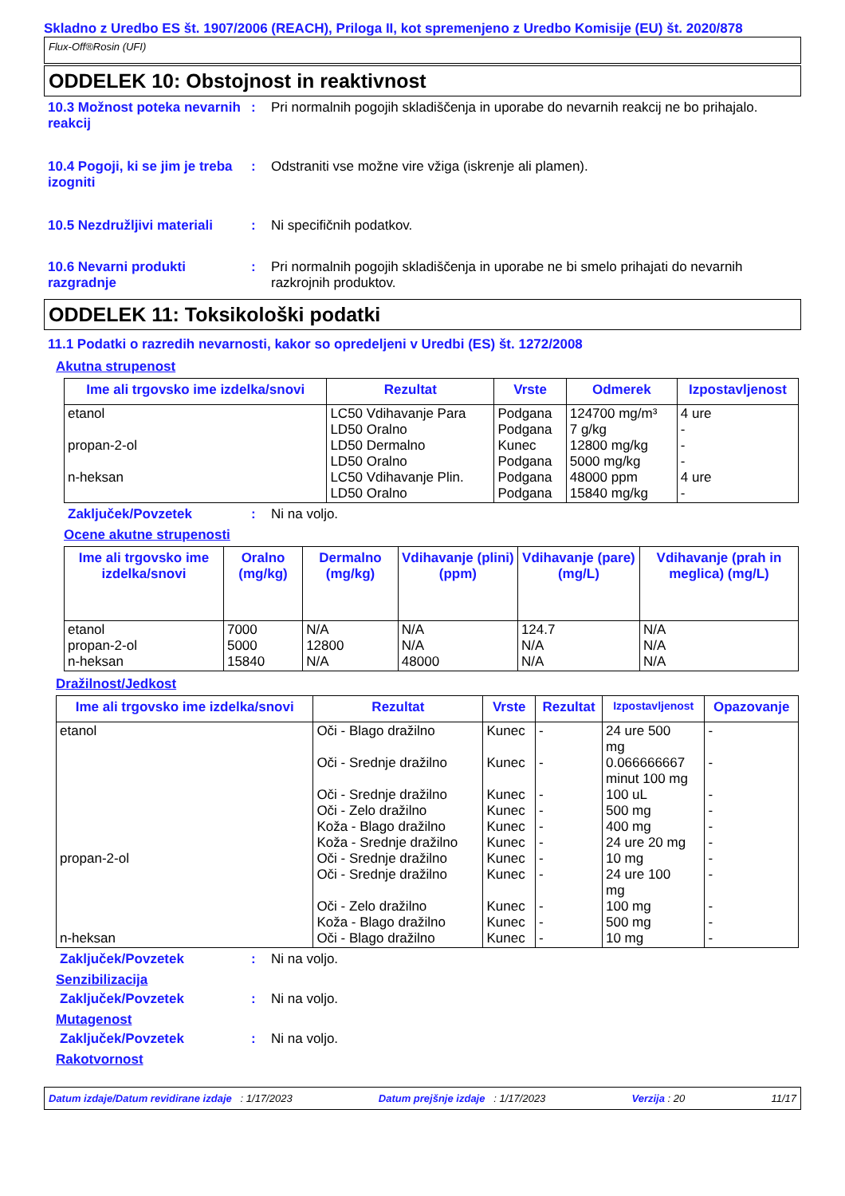Skladno z Uredbo ES št. 1907/2006 (REACH), Priloga II, kot spremenjeno z Uredbo Komisije (EU) št. 2020/878
Flux-Off®Rosin (UFI)
ODDELEK 10: Obstojnost in reaktivnost
10.3 Možnost poteka nevarnih reakcij
: Pri normalnih pogojih skladiščenja in uporabe do nevarnih reakcij ne bo prihajalo.
10.4 Pogoji, ki se jim je treba izogniti
: Odstraniti vse možne vire vžiga (iskrenje ali plamen).
10.5 Nezdružljivi materiali
: Ni specifičnih podatkov.
10.6 Nevarni produkti razgradnje
: Pri normalnih pogojih skladiščenja in uporabe ne bi smelo prihajati do nevarnih razkrojnih produktov.
ODDELEK 11: Toksikološki podatki
11.1 Podatki o razredih nevarnosti, kakor so opredeljeni v Uredbi (ES) št. 1272/2008
Akutna strupenost
| Ime ali trgovsko ime izdelka/snovi | Rezultat | Vrste | Odmerek | Izpostavljenost |
| --- | --- | --- | --- | --- |
| etanol propan-2-ol n-heksan | LC50 Vdihavanje Para LD50 Oralno LD50 Dermalno LD50 Oralno LC50 Vdihavanje Plin. LD50 Oralno | Podgana Podgana Kunec Podgana Podgana Podgana | 124700 mg/m³ 7 g/kg 12800 mg/kg 5000 mg/kg 48000 ppm 15840 mg/kg | 4 ure - - - 4 ure - |
Zaključek/Povzetek : Ni na voljo.
Ocene akutne strupenosti
| Ime ali trgovsko ime izdelka/snovi | Oralno (mg/kg) | Dermalno (mg/kg) | Vdihavanje (plini) (ppm) | Vdihavanje (pare) (mg/L) | Vdihavanje (prah in meglica) (mg/L) |
| --- | --- | --- | --- | --- | --- |
| etanol propan-2-ol n-heksan | 7000 5000 15840 | N/A 12800 N/A | N/A N/A 48000 | 124.7 N/A N/A | N/A N/A N/A |
Dražilnost/Jedkost
| Ime ali trgovsko ime izdelka/snovi | Rezultat | Vrste | Rezultat | Izpostavljenost | Opazovanje |
| --- | --- | --- | --- | --- | --- |
| etanol propan-2-ol n-heksan | Oči - Blago dražilno Oči - Srednje dražilno Oči - Srednje dražilno Oči - Zelo dražilno Koža - Blago dražilno Koža - Srednje dražilno Oči - Srednje dražilno Oči - Srednje dražilno Oči - Zelo dražilno Koža - Blago dražilno Oči - Blago dražilno | Kunec Kunec Kunec Kunec Kunec Kunec Kunec Kunec Kunec Kunec Kunec | - - - - - - - - - - - | 24 ure 500 mg 0.066666667 minut 100 mg 100 uL 500 mg 400 mg 24 ure 20 mg 10 mg 24 ure 100 mg 100 mg 500 mg 10 mg | - - - - - - - - - - - |
Zaključek/Povzetek : Ni na voljo.
Senzibilizacija
Zaključek/Povzetek : Ni na voljo.
Mutagenost
Zaključek/Povzetek : Ni na voljo.
Rakotvornost
Datum izdaje/Datum revidirane izdaje : 1/17/2023 Datum prejšnje izdaje : 1/17/2023 Verzija : 20 11/17